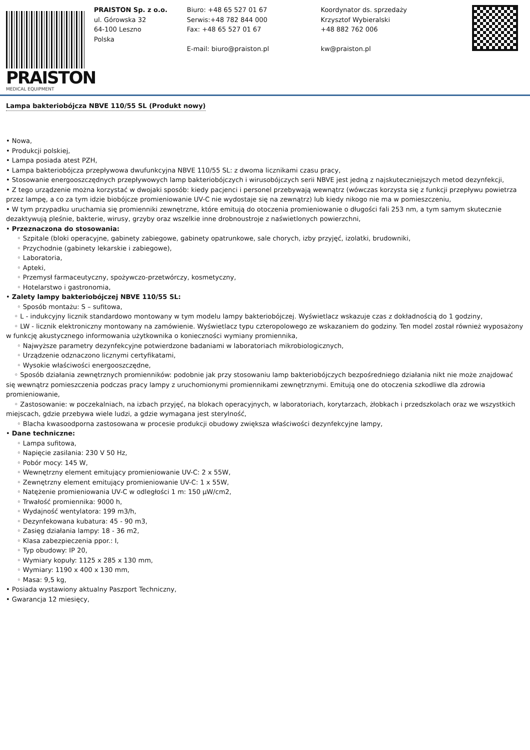PRAISTON
MEDICAL EQUIPMENT
PRAISTON Sp. z o.o.
ul. Górowska 32
64-100 Leszno
Polska
Biuro: +48 65 527 01 67
Serwis:+48 782 844 000
Fax: +48 65 527 01 67
E-mail: biuro@praiston.pl
Koordynator ds. sprzedaży
Krzysztof Wybieralski
+48 882 762 006
kw@praiston.pl
Lampa bakteriobójcza NBVE 110/55 SL (Produkt nowy)
• Nowa,
• Produkcji polskiej,
• Lampa posiada atest PZH,
• Lampa bakteriobójcza przepływowa dwufunkcyjna NBVE 110/55 SL: z dwoma licznikami czasu pracy,
• Stosowanie energooszczędnych przepływowych lamp bakteriobójczych i wirusobójczych serii NBVE jest jedną z najskuteczniejszych metod dezynfekcji,
• Z tego urządzenie można korzystać w dwojaki sposób: kiedy pacjenci i personel przebywają wewnątrz (wówczas korzysta się z funkcji przepływu powietrza przez lampę, a co za tym idzie biobójcze promieniowanie UV-C nie wydostaje się na zewnątrz) lub kiedy nikogo nie ma w pomieszczeniu,
• W tym przypadku uruchamia się promienniki zewnętrzne, które emitują do otoczenia promieniowanie o długości fali 253 nm, a tym samym skutecznie dezaktywują pleśnie, bakterie, wirusy, grzyby oraz wszelkie inne drobnoustroje z naświetlonych powierzchni,
• Przeznaczona do stosowania:
◦ Szpitale (bloki operacyjne, gabinety zabiegowe, gabinety opatrunkowe, sale chorych, izby przyjęć, izolatki, brudowniki,
◦ Przychodnie (gabinety lekarskie i zabiegowe),
◦ Laboratoria,
◦ Apteki,
◦ Przemysł farmaceutyczny, spożywczo-przetwórczy, kosmetyczny,
◦ Hotelarstwo i gastronomia,
• Zalety lampy bakteriobójczej NBVE 110/55 SL:
◦ Sposób montażu: S – sufitowa,
◦ L - indukcyjny licznik standardowo montowany w tym modelu lampy bakteriobójczej. Wyświetlacz wskazuje czas z dokładnością do 1 godziny,
◦ LW - licznik elektroniczny montowany na zamówienie. Wyświetlacz typu czteropolowego ze wskazaniem do godziny. Ten model został również wyposażony w funkcję akustycznego informowania użytkownika o konieczności wymiany promiennika,
◦ Najwyższe parametry dezynfekcyjne potwierdzone badaniami w laboratoriach mikrobiologicznych,
◦ Urządzenie odznaczono licznymi certyfikatami,
◦ Wysokie właściwości energooszczędne,
◦ Sposób działania zewnętrznych promienników: podobnie jak przy stosowaniu lamp bakteriobójczych bezpośredniego działania nikt nie może znajdować się wewnątrz pomieszczenia podczas pracy lampy z uruchomionymi promiennikami zewnętrznymi. Emitują one do otoczenia szkodliwe dla zdrowia promieniowanie,
◦ Zastosowanie: w poczekalniach, na izbach przyjęć, na blokach operacyjnych, w laboratoriach, korytarzach, żłobkach i przedszkolach oraz we wszystkich miejscach, gdzie przebywa wiele ludzi, a gdzie wymagana jest sterylność,
◦ Blacha kwasoodporna zastosowana w procesie produkcji obudowy zwiększa właściwości dezynfekcyjne lampy,
• Dane techniczne:
◦ Lampa sufitowa,
◦ Napięcie zasilania: 230 V 50 Hz,
◦ Pobór mocy: 145 W,
◦ Wewnętrzny element emitujący promieniowanie UV-C: 2 x 55W,
◦ Zewnętrzny element emitujący promieniowanie UV-C: 1 x 55W,
◦ Natężenie promieniowania UV-C w odległości 1 m: 150 µW/cm2,
◦ Trwałość promiennika: 9000 h,
◦ Wydajność wentylatora: 199 m3/h,
◦ Dezynfekowana kubatura: 45 - 90 m3,
◦ Zasięg działania lampy: 18 - 36 m2,
◦ Klasa zabezpieczenia ppor.: I,
◦ Typ obudowy: IP 20,
◦ Wymiary kopuły: 1125 x 285 x 130 mm,
◦ Wymiary: 1190 x 400 x 130 mm,
◦ Masa: 9,5 kg,
• Posiada wystawiony aktualny Paszport Techniczny,
• Gwarancja 12 miesięcy,